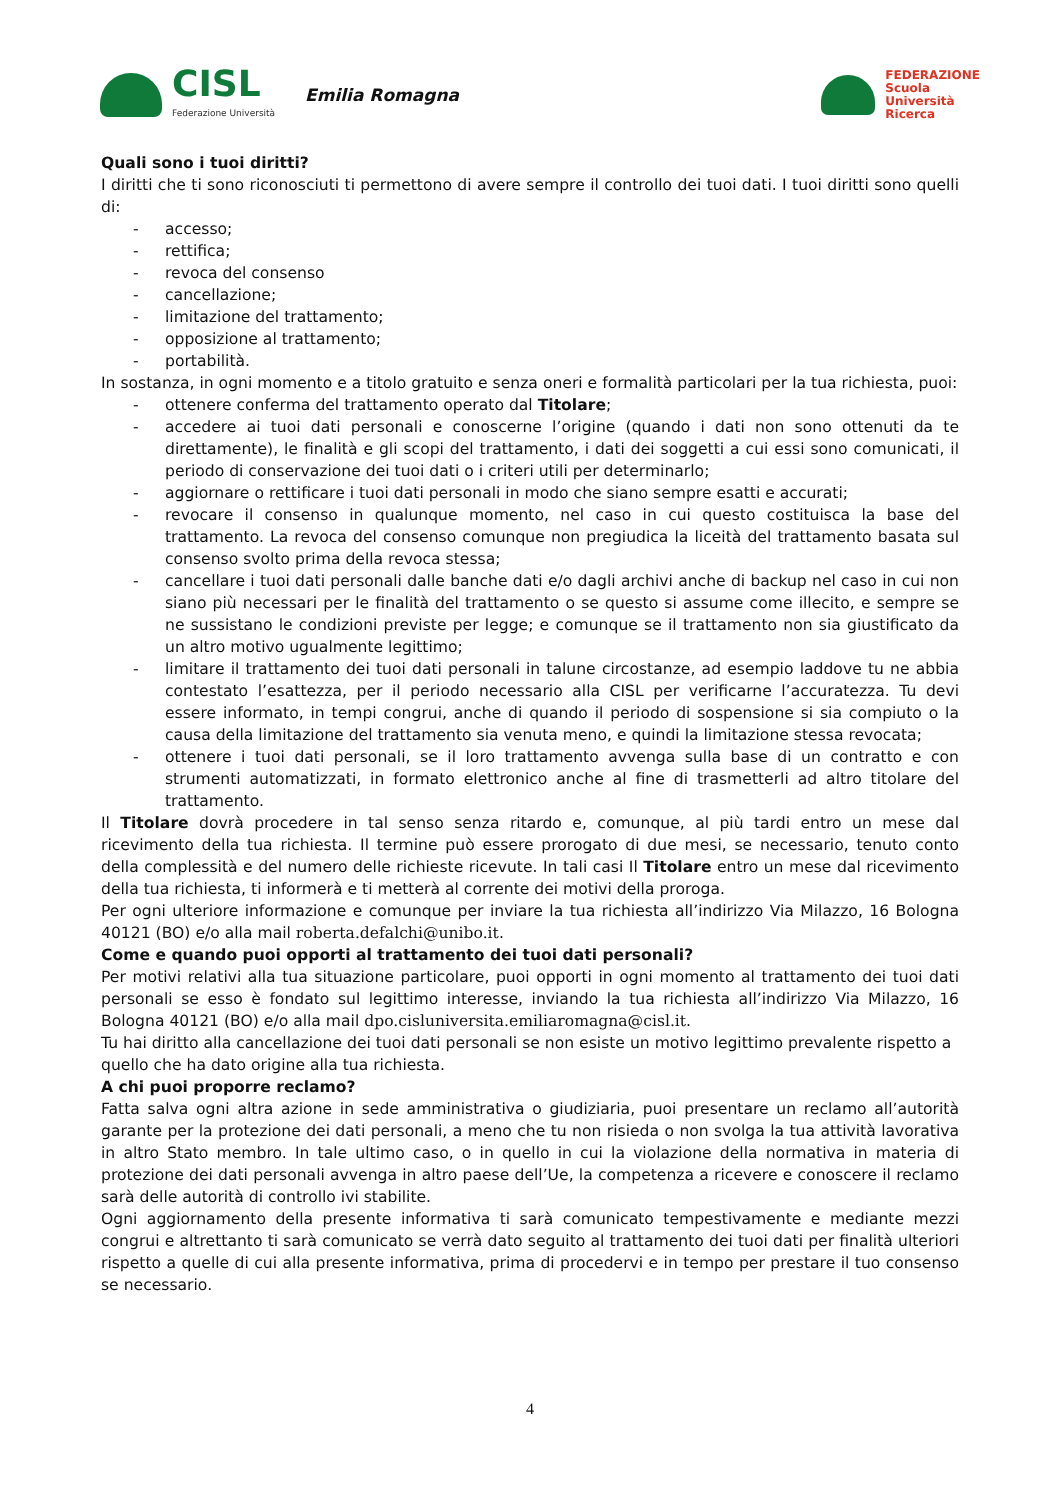CISL
Federazione Università
Emilia Romagna
FEDERAZIONE
Scuola
Università
Ricerca
Quali sono i tuoi diritti?
I diritti che ti sono riconosciuti ti permettono di avere sempre il controllo dei tuoi dati. I tuoi diritti sono quelli di:
- accesso;
- rettifica;
- revoca del consenso
- cancellazione;
- limitazione del trattamento;
- opposizione al trattamento;
- portabilità.
In sostanza, in ogni momento e a titolo gratuito e senza oneri e formalità particolari per la tua richiesta, puoi:
- ottenere conferma del trattamento operato dal Titolare;
- accedere ai tuoi dati personali e conoscerne l’origine (quando i dati non sono ottenuti da te direttamente), le finalità e gli scopi del trattamento, i dati dei soggetti a cui essi sono comunicati, il periodo di conservazione dei tuoi dati o i criteri utili per determinarlo;
- aggiornare o rettificare i tuoi dati personali in modo che siano sempre esatti e accurati;
- revocare il consenso in qualunque momento, nel caso in cui questo costituisca la base del trattamento. La revoca del consenso comunque non pregiudica la liceità del trattamento basata sul consenso svolto prima della revoca stessa;
- cancellare i tuoi dati personali dalle banche dati e/o dagli archivi anche di backup nel caso in cui non siano più necessari per le finalità del trattamento o se questo si assume come illecito, e sempre se ne sussistano le condizioni previste per legge; e comunque se il trattamento non sia giustificato da un altro motivo ugualmente legittimo;
- limitare il trattamento dei tuoi dati personali in talune circostanze, ad esempio laddove tu ne abbia contestato l’esattezza, per il periodo necessario alla CISL per verificarne l’accuratezza. Tu devi essere informato, in tempi congrui, anche di quando il periodo di sospensione si sia compiuto o la causa della limitazione del trattamento sia venuta meno, e quindi la limitazione stessa revocata;
- ottenere i tuoi dati personali, se il loro trattamento avvenga sulla base di un contratto e con strumenti automatizzati, in formato elettronico anche al fine di trasmetterli ad altro titolare del trattamento.
Il Titolare dovrà procedere in tal senso senza ritardo e, comunque, al più tardi entro un mese dal ricevimento della tua richiesta. Il termine può essere prorogato di due mesi, se necessario, tenuto conto della complessità e del numero delle richieste ricevute. In tali casi Il Titolare entro un mese dal ricevimento della tua richiesta, ti informerà e ti metterà al corrente dei motivi della proroga.
Per ogni ulteriore informazione e comunque per inviare la tua richiesta all’indirizzo Via Milazzo, 16 Bologna 40121 (BO) e/o alla mail roberta.defalchi@unibo.it.
Come e quando puoi opporti al trattamento dei tuoi dati personali?
Per motivi relativi alla tua situazione particolare, puoi opporti in ogni momento al trattamento dei tuoi dati personali se esso è fondato sul legittimo interesse, inviando la tua richiesta all’indirizzo Via Milazzo, 16 Bologna 40121 (BO) e/o alla mail dpo.cisluniversita.emiliaromagna@cisl.it.
Tu hai diritto alla cancellazione dei tuoi dati personali se non esiste un motivo legittimo prevalente rispetto a quello che ha dato origine alla tua richiesta.
A chi puoi proporre reclamo?
Fatta salva ogni altra azione in sede amministrativa o giudiziaria, puoi presentare un reclamo all’autorità garante per la protezione dei dati personali, a meno che tu non risieda o non svolga la tua attività lavorativa in altro Stato membro. In tale ultimo caso, o in quello in cui la violazione della normativa in materia di protezione dei dati personali avvenga in altro paese dell’Ue, la competenza a ricevere e conoscere il reclamo sarà delle autorità di controllo ivi stabilite.
Ogni aggiornamento della presente informativa ti sarà comunicato tempestivamente e mediante mezzi congrui e altrettanto ti sarà comunicato se verrà dato seguito al trattamento dei tuoi dati per finalità ulteriori rispetto a quelle di cui alla presente informativa, prima di procedervi e in tempo per prestare il tuo consenso se necessario.
4